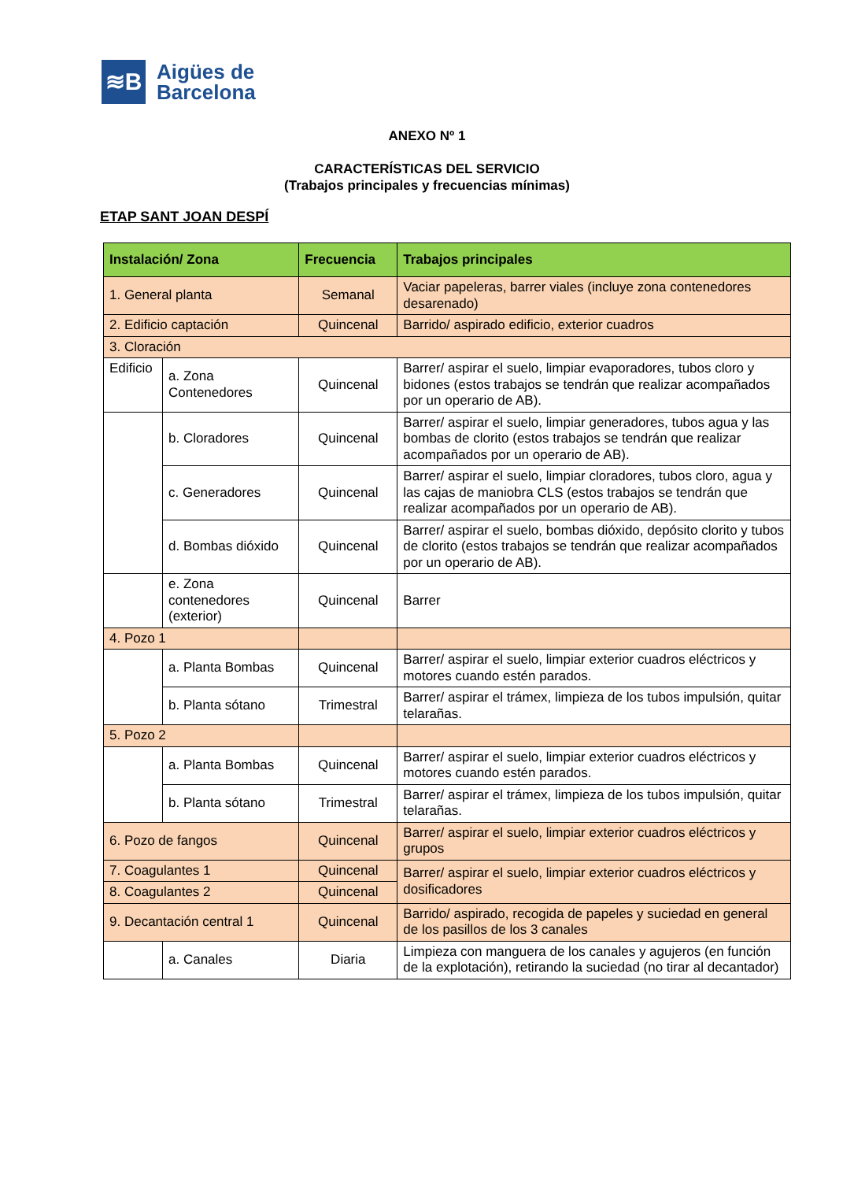≋B
Aigües de
Barcelona
ANEXO Nº 1
CARACTERÍSTICAS DEL SERVICIO
(Trabajos principales y frecuencias mínimas)
ETAP SANT JOAN DESPÍ
| Instalación/ Zona | | Frecuencia | Trabajos principales |
| --- | --- | --- | --- |
| 1. General planta | | Semanal | Vaciar papeleras, barrer viales (incluye zona contenedores desarenado) |
| 2. Edificio captación | | Quincenal | Barrido/ aspirado edificio, exterior cuadros |
| 3. Cloración | | | |
| Edificio | a. Zona Contenedores | Quincenal | Barrer/ aspirar el suelo, limpiar evaporadores, tubos cloro y bidones (estos trabajos se tendrán que realizar acompañados por un operario de AB). |
| | b. Cloradores | Quincenal | Barrer/ aspirar el suelo, limpiar generadores, tubos agua y las bombas de clorito (estos trabajos se tendrán que realizar acompañados por un operario de AB). |
| | c. Generadores | Quincenal | Barrer/ aspirar el suelo, limpiar cloradores, tubos cloro, agua y las cajas de maniobra CLS (estos trabajos se tendrán que realizar acompañados por un operario de AB). |
| | d. Bombas dióxido | Quincenal | Barrer/ aspirar el suelo, bombas dióxido, depósito clorito y tubos de clorito (estos trabajos se tendrán que realizar acompañados por un operario de AB). |
| | e. Zona contenedores (exterior) | Quincenal | Barrer |
| 4. Pozo 1 | | | |
| | a. Planta Bombas | Quincenal | Barrer/ aspirar el suelo, limpiar exterior cuadros eléctricos y motores cuando estén parados. |
| | b. Planta sótano | Trimestral | Barrer/ aspirar el trámex, limpieza de los tubos impulsión, quitar telarañas. |
| 5. Pozo 2 | | | |
| | a. Planta Bombas | Quincenal | Barrer/ aspirar el suelo, limpiar exterior cuadros eléctricos y motores cuando estén parados. |
| | b. Planta sótano | Trimestral | Barrer/ aspirar el trámex, limpieza de los tubos impulsión, quitar telarañas. |
| 6. Pozo de fangos | | Quincenal | Barrer/ aspirar el suelo, limpiar exterior cuadros eléctricos y grupos |
| 7. Coagulantes 1 | | Quincenal | Barrer/ aspirar el suelo, limpiar exterior cuadros eléctricos y dosificadores |
| 8. Coagulantes 2 | | Quincenal | |
| 9. Decantación central 1 | | Quincenal | Barrido/ aspirado, recogida de papeles y suciedad en general de los pasillos de los 3 canales |
| | a. Canales | Diaria | Limpieza con manguera de los canales y agujeros (en función de la explotación), retirando la suciedad (no tirar al decantador) |